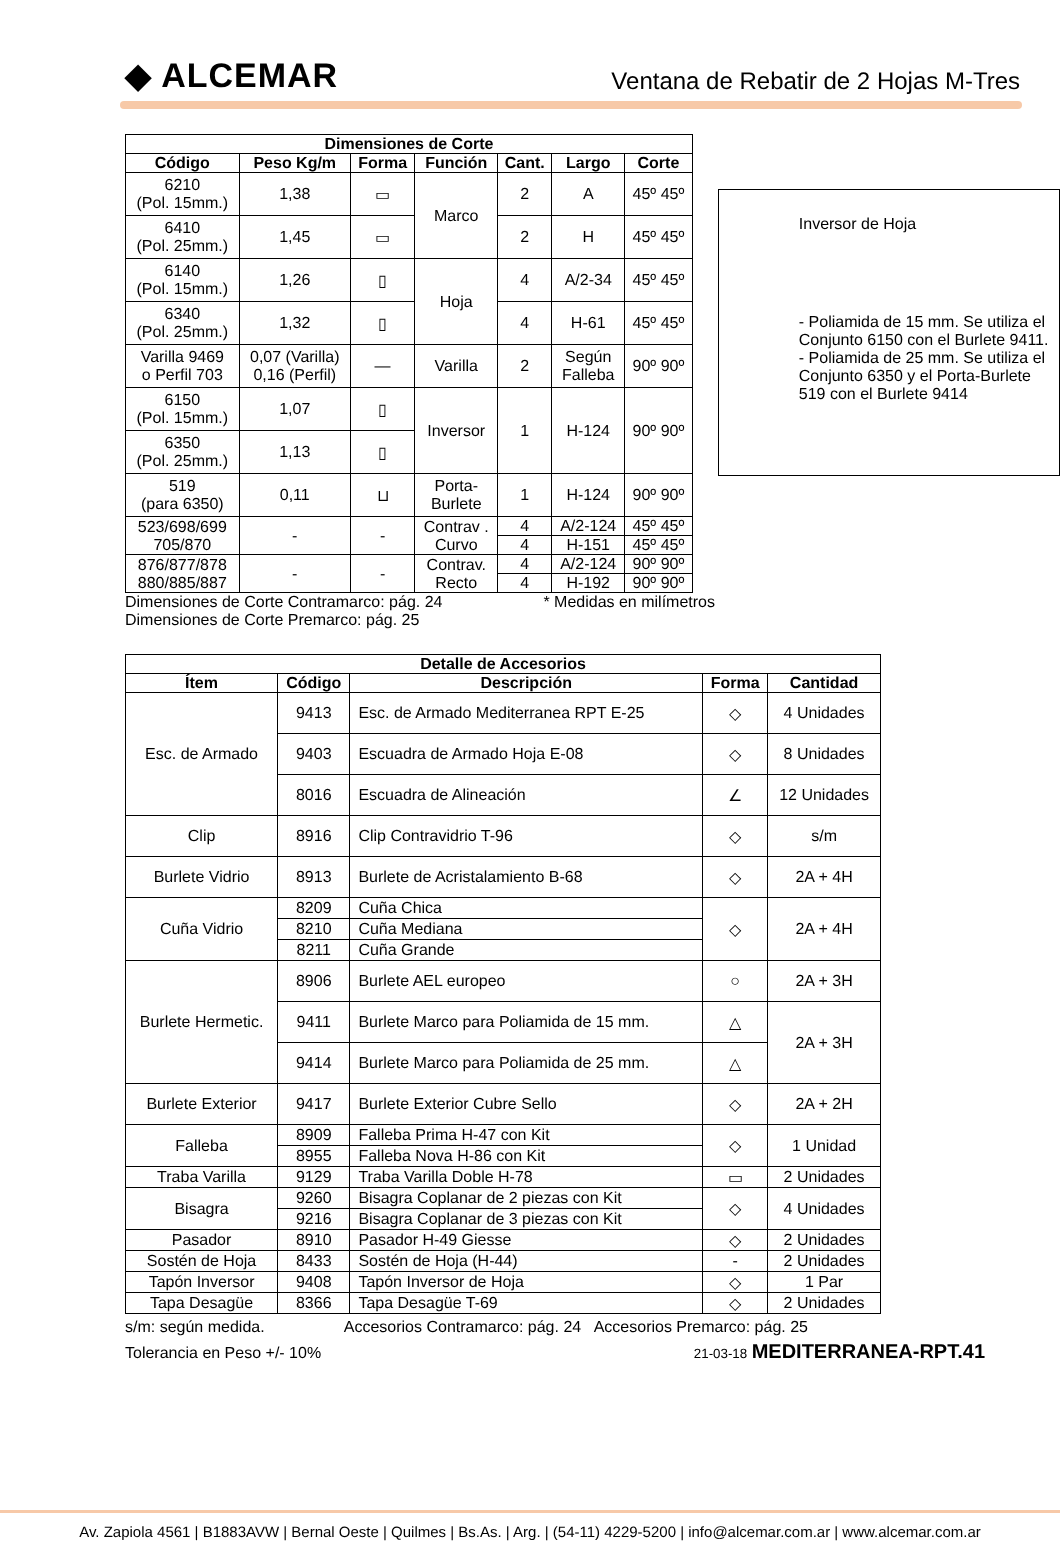◆ ALCEMAR
Ventana de Rebatir de 2 Hojas M-Tres
| Dimensiones de Corte | | | | | | |
| --- | --- | --- | --- | --- | --- | --- |
| Código | Peso Kg/m | Forma | Función | Cant. | Largo | Corte |
| 6210 (Pol. 15mm.) | 1,38 | ▭ | Marco | 2 | A | 45º 45º |
| 6410 (Pol. 25mm.) | 1,45 | ▭ | | 2 | H | 45º 45º |
| 6140 (Pol. 15mm.) | 1,26 | ▯ | Hoja | 4 | A/2-34 | 45º 45º |
| 6340 (Pol. 25mm.) | 1,32 | ▯ | | 4 | H-61 | 45º 45º |
| Varilla 9469 o Perfil 703 | 0,07 (Varilla) 0,16 (Perfil) | — | Varilla | 2 | Según Falleba | 90º 90º |
| 6150 (Pol. 15mm.) | 1,07 | ▯ | Inversor | 1 | H-124 | 90º 90º |
| 6350 (Pol. 25mm.) | 1,13 | ▯ | | | | |
| 519 (para 6350) | 0,11 | ⊔ | Porta- Burlete | 1 | H-124 | 90º 90º |
| 523/698/699 705/870 | - | - | Contrav . Curvo | 4 | A/2-124 | 45º 45º |
| | | | | 4 | H-151 | 45º 45º |
| 876/877/878 880/885/887 | - | - | Contrav. Recto | 4 | A/2-124 | 90º 90º |
| | | | | 4 | H-192 | 90º 90º |
Inversor de Hoja
- Poliamida de 15 mm. Se utiliza el Conjunto 6150 con el Burlete 9411.
- Poliamida de 25 mm. Se utiliza el Conjunto 6350 y el Porta-Burlete 519 con el Burlete 9414
Dimensiones de Corte Contramarco: pág. 24
Dimensiones de Corte Premarco: pág. 25
* Medidas en milímetros
| Detalle de Accesorios | | | | |
| --- | --- | --- | --- | --- |
| Ítem | Código | Descripción | Forma | Cantidad |
| Esc. de Armado | 9413 | Esc. de Armado Mediterranea RPT E-25 | ◇ | 4 Unidades |
| | 9403 | Escuadra de Armado Hoja E-08 | ◇ | 8 Unidades |
| | 8016 | Escuadra de Alineación | ∠ | 12 Unidades |
| Clip | 8916 | Clip Contravidrio T-96 | ◇ | s/m |
| Burlete Vidrio | 8913 | Burlete de Acristalamiento B-68 | ◇ | 2A + 4H |
| Cuña Vidrio | 8209 | Cuña Chica | ◇ | 2A + 4H |
| | 8210 | Cuña Mediana | | |
| | 8211 | Cuña Grande | | |
| Burlete Hermetic. | 8906 | Burlete AEL europeo | ○ | 2A + 3H |
| | 9411 | Burlete Marco para Poliamida de 15 mm. | △ | 2A + 3H |
| | 9414 | Burlete Marco para Poliamida de 25 mm. | △ | |
| Burlete Exterior | 9417 | Burlete Exterior Cubre Sello | ◇ | 2A + 2H |
| Falleba | 8909 | Falleba Prima H-47 con Kit | ◇ | 1 Unidad |
| | 8955 | Falleba Nova H-86 con Kit | | |
| Traba Varilla | 9129 | Traba Varilla Doble H-78 | ▭ | 2 Unidades |
| Bisagra | 9260 | Bisagra Coplanar de 2 piezas con Kit | ◇ | 4 Unidades |
| | 9216 | Bisagra Coplanar de 3 piezas con Kit | | |
| Pasador | 8910 | Pasador H-49 Giesse | ◇ | 2 Unidades |
| Sostén de Hoja | 8433 | Sostén de Hoja (H-44) | - | 2 Unidades |
| Tapón Inversor | 9408 | Tapón Inversor de Hoja | ◇ | 1 Par |
| Tapa Desagüe | 8366 | Tapa Desagüe T-69 | ◇ | 2 Unidades |
s/m: según medida. Accesorios Contramarco: pág. 24 Accesorios Premarco: pág. 25
Tolerancia en Peso +/- 10% 21-03-18 MEDITERRANEA-RPT.41
Av. Zapiola 4561 | B1883AVW | Bernal Oeste | Quilmes | Bs.As. | Arg. | (54-11) 4229-5200 | info@alcemar.com.ar | www.alcemar.com.ar